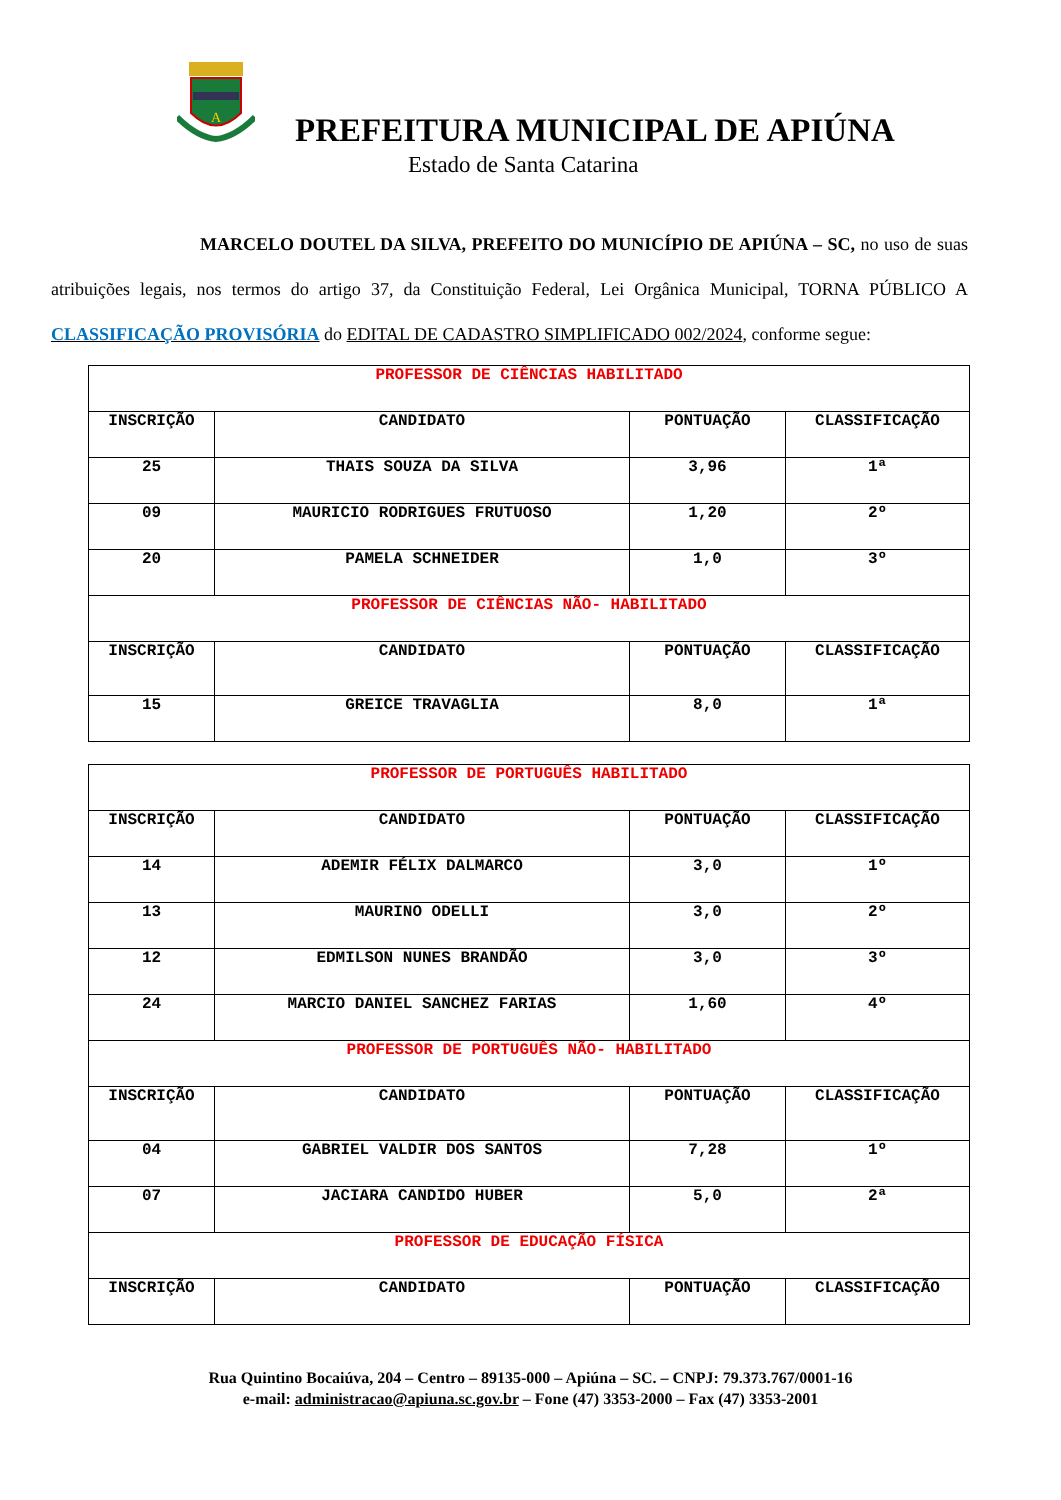A
PREFEITURA MUNICIPAL DE APIÚNA
Estado de Santa Catarina
MARCELO DOUTEL DA SILVA, PREFEITO DO MUNICÍPIO DE APIÚNA – SC, no uso de suas atribuições legais, nos termos do artigo 37, da Constituição Federal, Lei Orgânica Municipal, TORNA PÚBLICO A CLASSIFICAÇÃO PROVISÓRIA do EDITAL DE CADASTRO SIMPLIFICADO 002/2024, conforme segue:
| PROFESSOR DE CIÊNCIAS HABILITADO | | | |
| INSCRIÇÃO | CANDIDATO | PONTUAÇÃO | CLASSIFICAÇÃO |
| 25 | THAIS SOUZA DA SILVA | 3,96 | 1ª |
| 09 | MAURICIO RODRIGUES FRUTUOSO | 1,20 | 2º |
| 20 | PAMELA SCHNEIDER | 1,0 | 3º |
| PROFESSOR DE CIÊNCIAS NÃO- HABILITADO | | | |
| INSCRIÇÃO | CANDIDATO | PONTUAÇÃO | CLASSIFICAÇÃO |
| 15 | GREICE TRAVAGLIA | 8,0 | 1ª |
| PROFESSOR DE PORTUGUÊS HABILITADO | | | |
| INSCRIÇÃO | CANDIDATO | PONTUAÇÃO | CLASSIFICAÇÃO |
| 14 | ADEMIR FÉLIX DALMARCO | 3,0 | 1º |
| 13 | MAURINO ODELLI | 3,0 | 2º |
| 12 | EDMILSON NUNES BRANDÃO | 3,0 | 3º |
| 24 | MARCIO DANIEL SANCHEZ FARIAS | 1,60 | 4º |
| PROFESSOR DE PORTUGUÊS NÃO- HABILITADO | | | |
| INSCRIÇÃO | CANDIDATO | PONTUAÇÃO | CLASSIFICAÇÃO |
| 04 | GABRIEL VALDIR DOS SANTOS | 7,28 | 1º |
| 07 | JACIARA CANDIDO HUBER | 5,0 | 2ª |
| PROFESSOR DE EDUCAÇÃO FÍSICA | | | |
| INSCRIÇÃO | CANDIDATO | PONTUAÇÃO | CLASSIFICAÇÃO |
Rua Quintino Bocaiúva, 204 – Centro – 89135-000 – Apiúna – SC. – CNPJ: 79.373.767/0001-16
e-mail: administracao@apiuna.sc.gov.br – Fone (47) 3353-2000 – Fax (47) 3353-2001